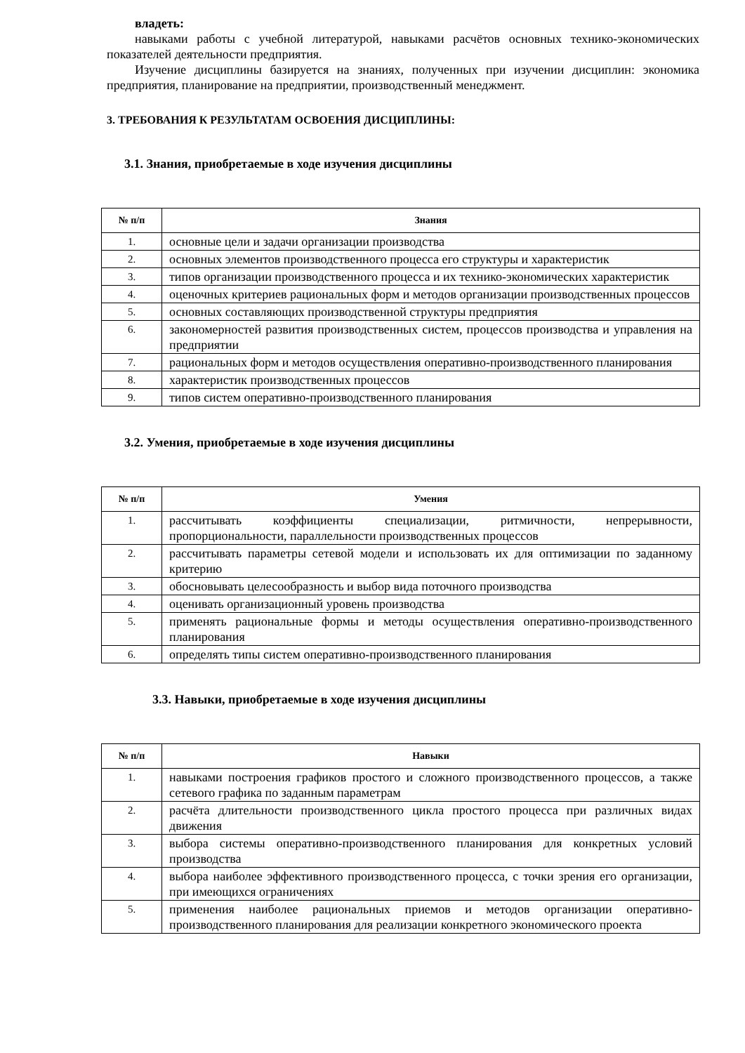владеть:
навыками работы с учебной литературой, навыками расчётов основных технико-экономических показателей деятельности предприятия.
Изучение дисциплины базируется на знаниях, полученных при изучении дисциплин: экономика предприятия, планирование на предприятии, производственный менеджмент.
3. ТРЕБОВАНИЯ К РЕЗУЛЬТАТАМ ОСВОЕНИЯ ДИСЦИПЛИНЫ:
3.1. Знания, приобретаемые в ходе изучения дисциплины
| № п/п | Знания |
| --- | --- |
| 1. | основные цели и задачи организации производства |
| 2. | основных элементов производственного процесса его структуры и характеристик |
| 3. | типов организации производственного процесса и их технико-экономических характеристик |
| 4. | оценочных критериев рациональных форм и методов организации производственных процессов |
| 5. | основных составляющих производственной структуры предприятия |
| 6. | закономерностей развития производственных систем, процессов производства и управления на предприятии |
| 7. | рациональных форм и методов осуществления оперативно-производственного планирования |
| 8. | характеристик производственных процессов |
| 9. | типов систем оперативно-производственного планирования |
3.2. Умения, приобретаемые в ходе изучения дисциплины
| № п/п | Умения |
| --- | --- |
| 1. | рассчитывать коэффициенты специализации, ритмичности, непрерывности, пропорциональности, параллельности производственных процессов |
| 2. | рассчитывать параметры сетевой модели и использовать их для оптимизации по заданному критерию |
| 3. | обосновывать целесообразность и выбор вида поточного производства |
| 4. | оценивать организационный уровень производства |
| 5. | применять рациональные формы и методы осуществления оперативно-производственного планирования |
| 6. | определять типы систем оперативно-производственного планирования |
3.3. Навыки, приобретаемые в ходе изучения дисциплины
| № п/п | Навыки |
| --- | --- |
| 1. | навыками построения графиков простого и сложного производственного процессов, а также сетевого графика по заданным параметрам |
| 2. | расчёта длительности производственного цикла простого процесса при различных видах движения |
| 3. | выбора системы оперативно-производственного планирования для конкретных условий производства |
| 4. | выбора наиболее эффективного производственного процесса, с точки зрения его организации, при имеющихся ограничениях |
| 5. | применения наиболее рациональных приемов и методов организации оперативно-производственного планирования для реализации конкретного экономического проекта |